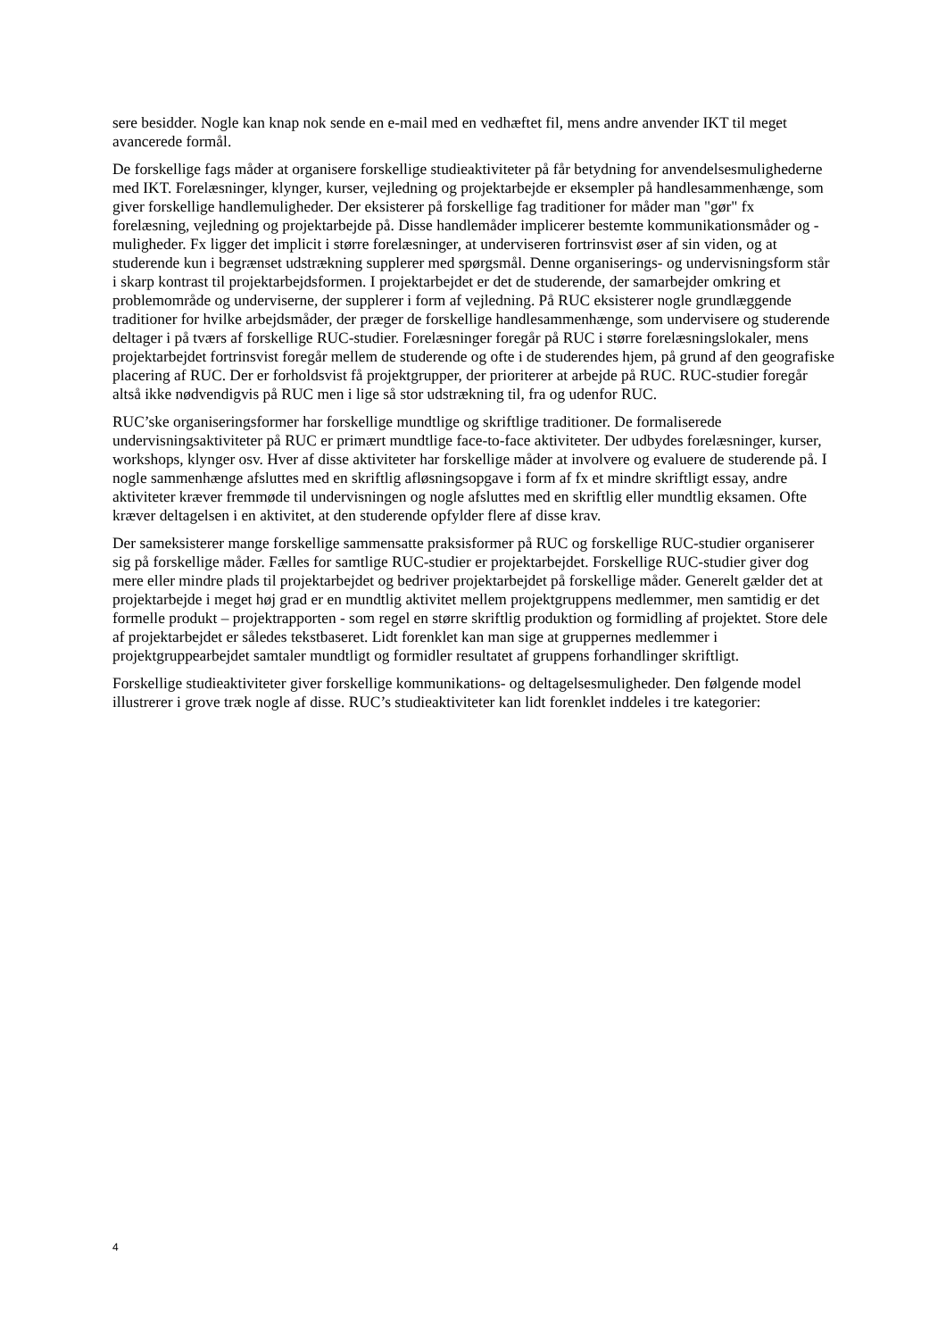sere besidder. Nogle kan knap nok sende en e-mail med en vedhæftet fil, mens andre anvender IKT til meget avancerede formål.
De forskellige fags måder at organisere forskellige studieaktiviteter på får betydning for anvendelsesmulighederne med IKT. Forelæsninger, klynger, kurser, vejledning og projektarbejde er eksempler på handlesammenhænge, som giver forskellige handlemuligheder. Der eksisterer på forskellige fag traditioner for måder man "gør" fx forelæsning, vejledning og projektarbejde på. Disse handlemåder implicerer bestemte kommunikationsmåder og -muligheder. Fx ligger det implicit i større forelæsninger, at underviseren fortrinsvist øser af sin viden, og at studerende kun i begrænset udstrækning supplerer med spørgsmål. Denne organiserings- og undervisningsform står i skarp kontrast til projektarbejdsformen. I projektarbejdet er det de studerende, der samarbejder omkring et problemområde og underviserne, der supplerer i form af vejledning. På RUC eksisterer nogle grundlæggende traditioner for hvilke arbejdsmåder, der præger de forskellige handlesammenhænge, som undervisere og studerende deltager i på tværs af forskellige RUC-studier. Forelæsninger foregår på RUC i større forelæsningslokaler, mens projektarbejdet fortrinsvist foregår mellem de studerende og ofte i de studerendes hjem, på grund af den geografiske placering af RUC. Der er forholdsvist få projektgrupper, der prioriterer at arbejde på RUC. RUC-studier foregår altså ikke nødvendigvis på RUC men i lige så stor udstrækning til, fra og udenfor RUC.
RUC’ske organiseringsformer har forskellige mundtlige og skriftlige traditioner. De formaliserede undervisningsaktiviteter på RUC er primært mundtlige face-to-face aktiviteter. Der udbydes forelæsninger, kurser, workshops, klynger osv. Hver af disse aktiviteter har forskellige måder at involvere og evaluere de studerende på. I nogle sammenhænge afsluttes med en skriftlig afløsningsopgave i form af fx et mindre skriftligt essay, andre aktiviteter kræver fremmøde til undervisningen og nogle afsluttes med en skriftlig eller mundtlig eksamen. Ofte kræver deltagelsen i en aktivitet, at den studerende opfylder flere af disse krav.
Der sameksisterer mange forskellige sammensatte praksisformer på RUC og forskellige RUC-studier organiserer sig på forskellige måder. Fælles for samtlige RUC-studier er projektarbejdet. Forskellige RUC-studier giver dog mere eller mindre plads til projektarbejdet og bedriver projektarbejdet på forskellige måder. Generelt gælder det at projektarbejde i meget høj grad er en mundtlig aktivitet mellem projektgruppens medlemmer, men samtidig er det formelle produkt – projektrapporten - som regel en større skriftlig produktion og formidling af projektet. Store dele af projektarbejdet er således tekstbaseret. Lidt forenklet kan man sige at gruppernes medlemmer i projektgruppearbejdet samtaler mundtligt og formidler resultatet af gruppens forhandlinger skriftligt.
Forskellige studieaktiviteter giver forskellige kommunikations- og deltagelsesmuligheder. Den følgende model illustrerer i grove træk nogle af disse. RUC’s studieaktiviteter kan lidt forenklet inddeles i tre kategorier:
4